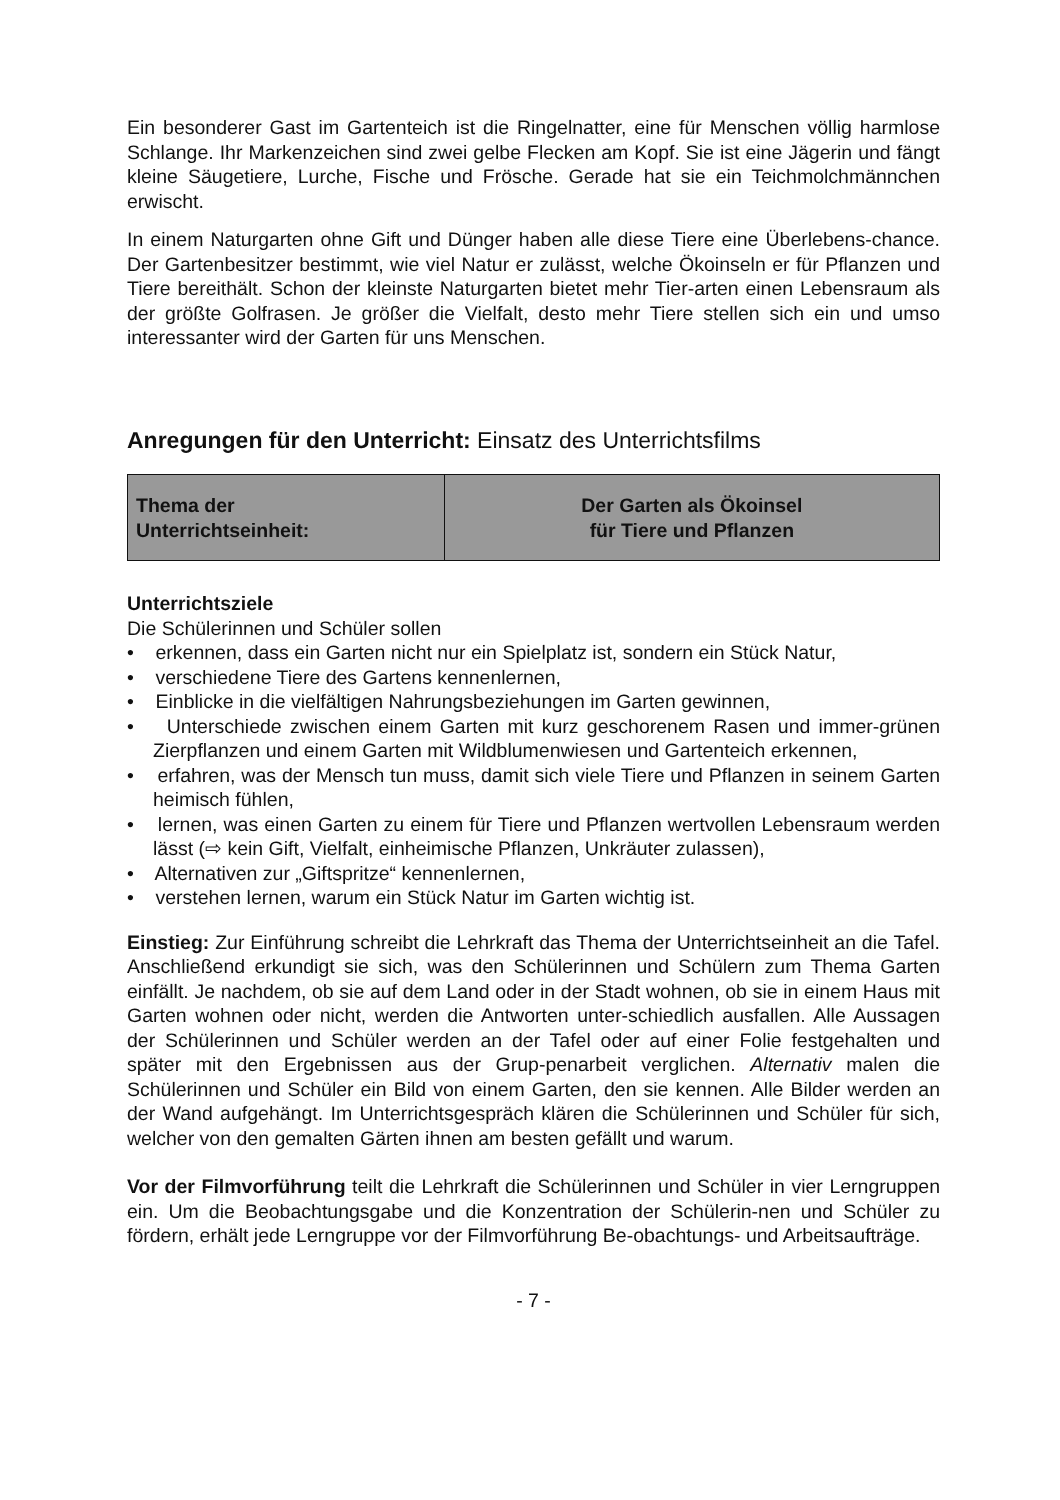Ein besonderer Gast im Gartenteich ist die Ringelnatter, eine für Menschen völlig harmlose Schlange. Ihr Markenzeichen sind zwei gelbe Flecken am Kopf. Sie ist eine Jägerin und fängt kleine Säugetiere, Lurche, Fische und Frösche. Gerade hat sie ein Teichmolchmännchen erwischt.
In einem Naturgarten ohne Gift und Dünger haben alle diese Tiere eine Überlebens-chance. Der Gartenbesitzer bestimmt, wie viel Natur er zulässt, welche Ökoinseln er für Pflanzen und Tiere bereithält. Schon der kleinste Naturgarten bietet mehr Tier-arten einen Lebensraum als der größte Golfrasen. Je größer die Vielfalt, desto mehr Tiere stellen sich ein und umso interessanter wird der Garten für uns Menschen.
Anregungen für den Unterricht: Einsatz des Unterrichtsfilms
| Thema der Unterrichtseinheit: | Der Garten als Ökoinsel für Tiere und Pflanzen |
Unterrichtsziele
Die Schülerinnen und Schüler sollen
• erkennen, dass ein Garten nicht nur ein Spielplatz ist, sondern ein Stück Natur,
• verschiedene Tiere des Gartens kennenlernen,
• Einblicke in die vielfältigen Nahrungsbeziehungen im Garten gewinnen,
• Unterschiede zwischen einem Garten mit kurz geschorenem Rasen und immer-grünen Zierpflanzen und einem Garten mit Wildblumenwiesen und Gartenteich erkennen,
• erfahren, was der Mensch tun muss, damit sich viele Tiere und Pflanzen in seinem Garten heimisch fühlen,
• lernen, was einen Garten zu einem für Tiere und Pflanzen wertvollen Lebensraum werden lässt (⇨ kein Gift, Vielfalt, einheimische Pflanzen, Unkräuter zulassen),
• Alternativen zur „Giftspritze“ kennenlernen,
• verstehen lernen, warum ein Stück Natur im Garten wichtig ist.
Einstieg: Zur Einführung schreibt die Lehrkraft das Thema der Unterrichtseinheit an die Tafel. Anschließend erkundigt sie sich, was den Schülerinnen und Schülern zum Thema Garten einfällt. Je nachdem, ob sie auf dem Land oder in der Stadt wohnen, ob sie in einem Haus mit Garten wohnen oder nicht, werden die Antworten unter-schiedlich ausfallen. Alle Aussagen der Schülerinnen und Schüler werden an der Tafel oder auf einer Folie festgehalten und später mit den Ergebnissen aus der Grup-penarbeit verglichen. Alternativ malen die Schülerinnen und Schüler ein Bild von einem Garten, den sie kennen. Alle Bilder werden an der Wand aufgehängt. Im Unterrichtsgespräch klären die Schülerinnen und Schüler für sich, welcher von den gemalten Gärten ihnen am besten gefällt und warum.
Vor der Filmvorführung teilt die Lehrkraft die Schülerinnen und Schüler in vier Lerngruppen ein. Um die Beobachtungsgabe und die Konzentration der Schülerin-nen und Schüler zu fördern, erhält jede Lerngruppe vor der Filmvorführung Be-obachtungs- und Arbeitsaufträge.
- 7 -